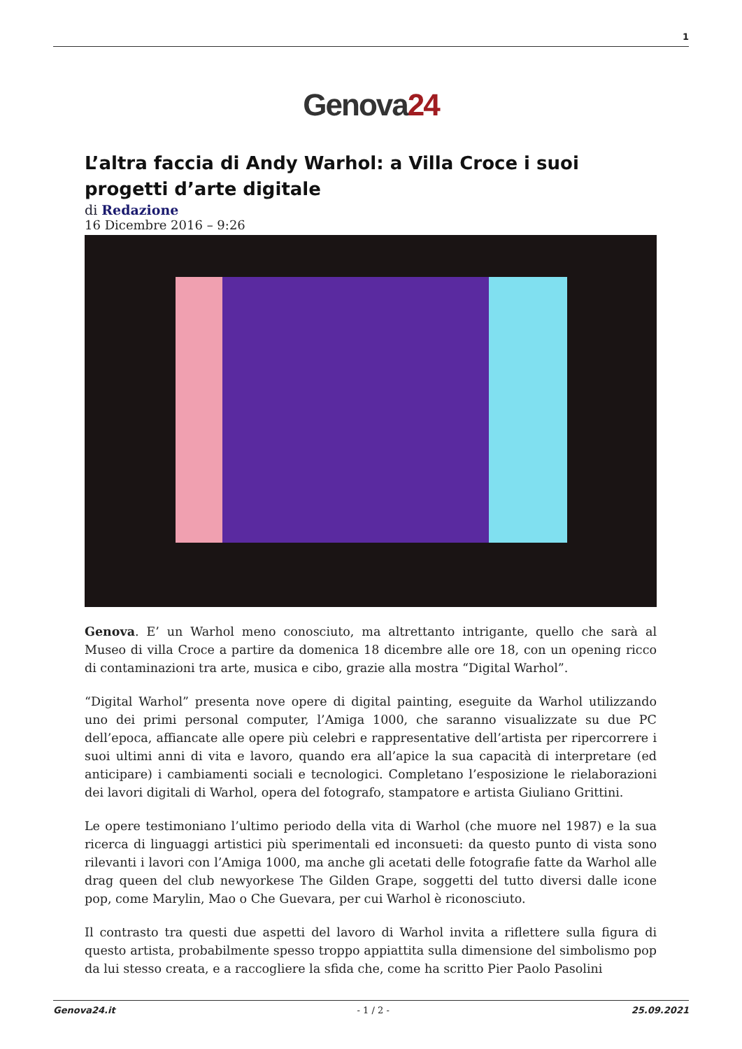1
Genova24
L’altra faccia di Andy Warhol: a Villa Croce i suoi progetti d’arte digitale
di Redazione
16 Dicembre 2016 – 9:26
Genova. E’ un Warhol meno conosciuto, ma altrettanto intrigante, quello che sarà al Museo di villa Croce a partire da domenica 18 dicembre alle ore 18, con un opening ricco di contaminazioni tra arte, musica e cibo, grazie alla mostra “Digital Warhol”.
“Digital Warhol” presenta nove opere di digital painting, eseguite da Warhol utilizzando uno dei primi personal computer, l’Amiga 1000, che saranno visualizzate su due PC dell’epoca, affiancate alle opere più celebri e rappresentative dell’artista per ripercorrere i suoi ultimi anni di vita e lavoro, quando era all’apice la sua capacità di interpretare (ed anticipare) i cambiamenti sociali e tecnologici. Completano l’esposizione le rielaborazioni dei lavori digitali di Warhol, opera del fotografo, stampatore e artista Giuliano Grittini.
Le opere testimoniano l’ultimo periodo della vita di Warhol (che muore nel 1987) e la sua ricerca di linguaggi artistici più sperimentali ed inconsueti: da questo punto di vista sono rilevanti i lavori con l’Amiga 1000, ma anche gli acetati delle fotografie fatte da Warhol alle drag queen del club newyorkese The Gilden Grape, soggetti del tutto diversi dalle icone pop, come Marylin, Mao o Che Guevara, per cui Warhol è riconosciuto.
Il contrasto tra questi due aspetti del lavoro di Warhol invita a riflettere sulla figura di questo artista, probabilmente spesso troppo appiattita sulla dimensione del simbolismo pop da lui stesso creata, e a raccogliere la sfida che, come ha scritto Pier Paolo Pasolini
Genova24.it - 1 / 2 - 25.09.2021